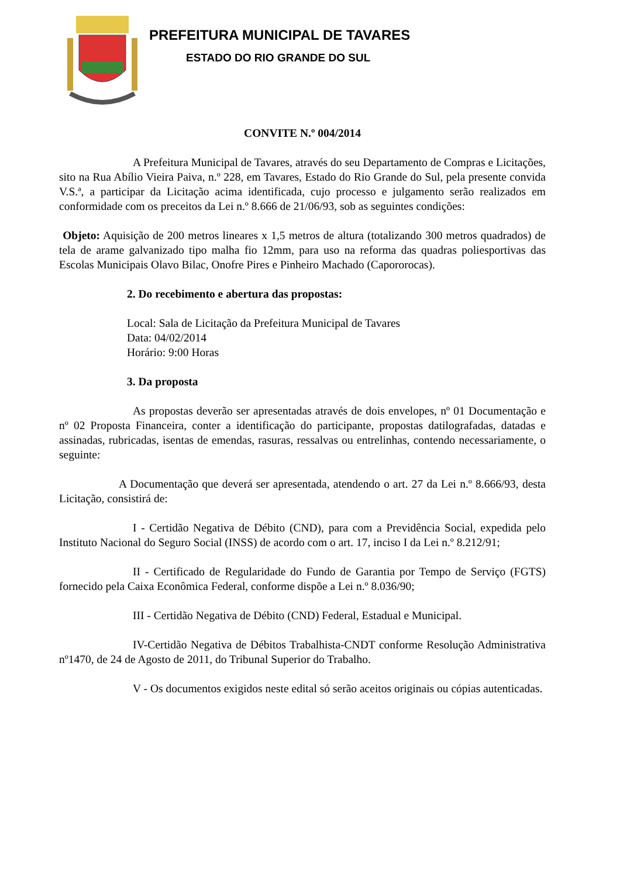PREFEITURA MUNICIPAL DE TAVARES
ESTADO DO RIO GRANDE DO SUL
CONVITE N.º 004/2014
A Prefeitura Municipal de Tavares, através do seu Departamento de Compras e Licitações, sito na Rua Abílio Vieira Paiva, n.º 228, em Tavares, Estado do Rio Grande do Sul, pela presente convida V.S.ª, a participar da Licitação acima identificada, cujo processo e julgamento serão realizados em conformidade com os preceitos da Lei n.º 8.666 de 21/06/93, sob as seguintes condições:
Objeto: Aquisição de 200 metros lineares x 1,5 metros de altura (totalizando 300 metros quadrados) de tela de arame galvanizado tipo malha fio 12mm, para uso na reforma das quadras poliesportivas das Escolas Municipais Olavo Bilac, Onofre Pires e Pinheiro Machado (Capororocas).
2. Do recebimento e abertura das propostas:
Local: Sala de Licitação da Prefeitura Municipal de Tavares
Data: 04/02/2014
Horário: 9:00 Horas
3. Da proposta
As propostas deverão ser apresentadas através de dois envelopes, nº 01 Documentação e nº 02 Proposta Financeira, conter a identificação do participante, propostas datilografadas, datadas e assinadas, rubricadas, isentas de emendas, rasuras, ressalvas ou entrelinhas, contendo necessariamente, o seguinte:
A Documentação que deverá ser apresentada, atendendo o art. 27 da Lei n.º 8.666/93, desta Licitação, consistirá de:
I - Certidão Negativa de Débito (CND), para com a Previdência Social, expedida pelo Instituto Nacional do Seguro Social (INSS) de acordo com o art. 17, inciso I da Lei n.º 8.212/91;
II - Certificado de Regularidade do Fundo de Garantia por Tempo de Serviço (FGTS) fornecido pela Caixa Econômica Federal, conforme dispõe a Lei n.º 8.036/90;
III - Certidão Negativa de Débito (CND) Federal, Estadual e Municipal.
IV-Certidão Negativa de Débitos Trabalhista-CNDT conforme Resolução Administrativa nº1470, de 24 de Agosto de 2011, do Tribunal Superior do Trabalho.
V - Os documentos exigidos neste edital só serão aceitos originais ou cópias autenticadas.